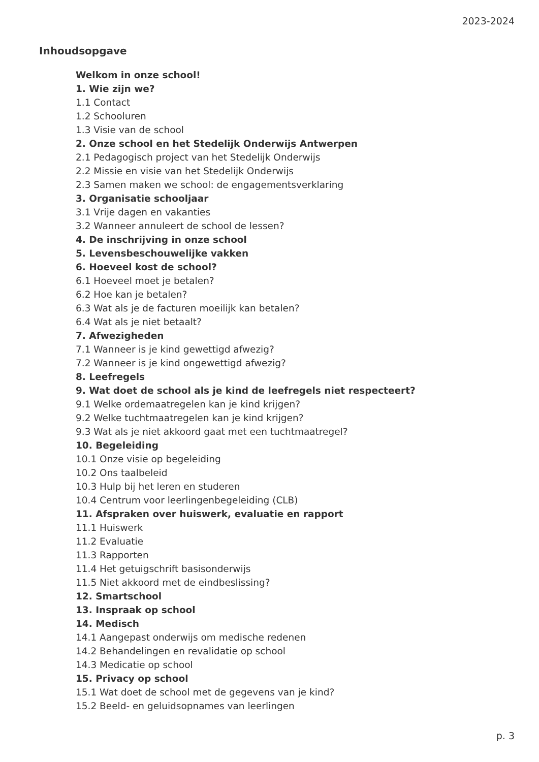2023-2024
Inhoudsopgave
Welkom in onze school!
1. Wie zijn we?
1.1 Contact
1.2 Schooluren
1.3 Visie van de school
2. Onze school en het Stedelijk Onderwijs Antwerpen
2.1 Pedagogisch project van het Stedelijk Onderwijs
2.2 Missie en visie van het Stedelijk Onderwijs
2.3 Samen maken we school: de engagementsverklaring
3. Organisatie schooljaar
3.1 Vrije dagen en vakanties
3.2 Wanneer annuleert de school de lessen?
4. De inschrijving in onze school
5. Levensbeschouwelijke vakken
6. Hoeveel kost de school?
6.1 Hoeveel moet je betalen?
6.2 Hoe kan je betalen?
6.3 Wat als je de facturen moeilijk kan betalen?
6.4 Wat als je niet betaalt?
7. Afwezigheden
7.1 Wanneer is je kind gewettigd afwezig?
7.2 Wanneer is je kind ongewettigd afwezig?
8. Leefregels
9. Wat doet de school als je kind de leefregels niet respecteert?
9.1 Welke ordemaatregelen kan je kind krijgen?
9.2 Welke tuchtmaatregelen kan je kind krijgen?
9.3 Wat als je niet akkoord gaat met een tuchtmaatregel?
10. Begeleiding
10.1 Onze visie op begeleiding
10.2 Ons taalbeleid
10.3 Hulp bij het leren en studeren
10.4 Centrum voor leerlingenbegeleiding (CLB)
11. Afspraken over huiswerk, evaluatie en rapport
11.1 Huiswerk
11.2 Evaluatie
11.3 Rapporten
11.4 Het getuigschrift basisonderwijs
11.5 Niet akkoord met de eindbeslissing?
12. Smartschool
13. Inspraak op school
14. Medisch
14.1 Aangepast onderwijs om medische redenen
14.2 Behandelingen en revalidatie op school
14.3 Medicatie op school
15. Privacy op school
15.1 Wat doet de school met de gegevens van je kind?
15.2 Beeld- en geluidsopnames van leerlingen
p. 3